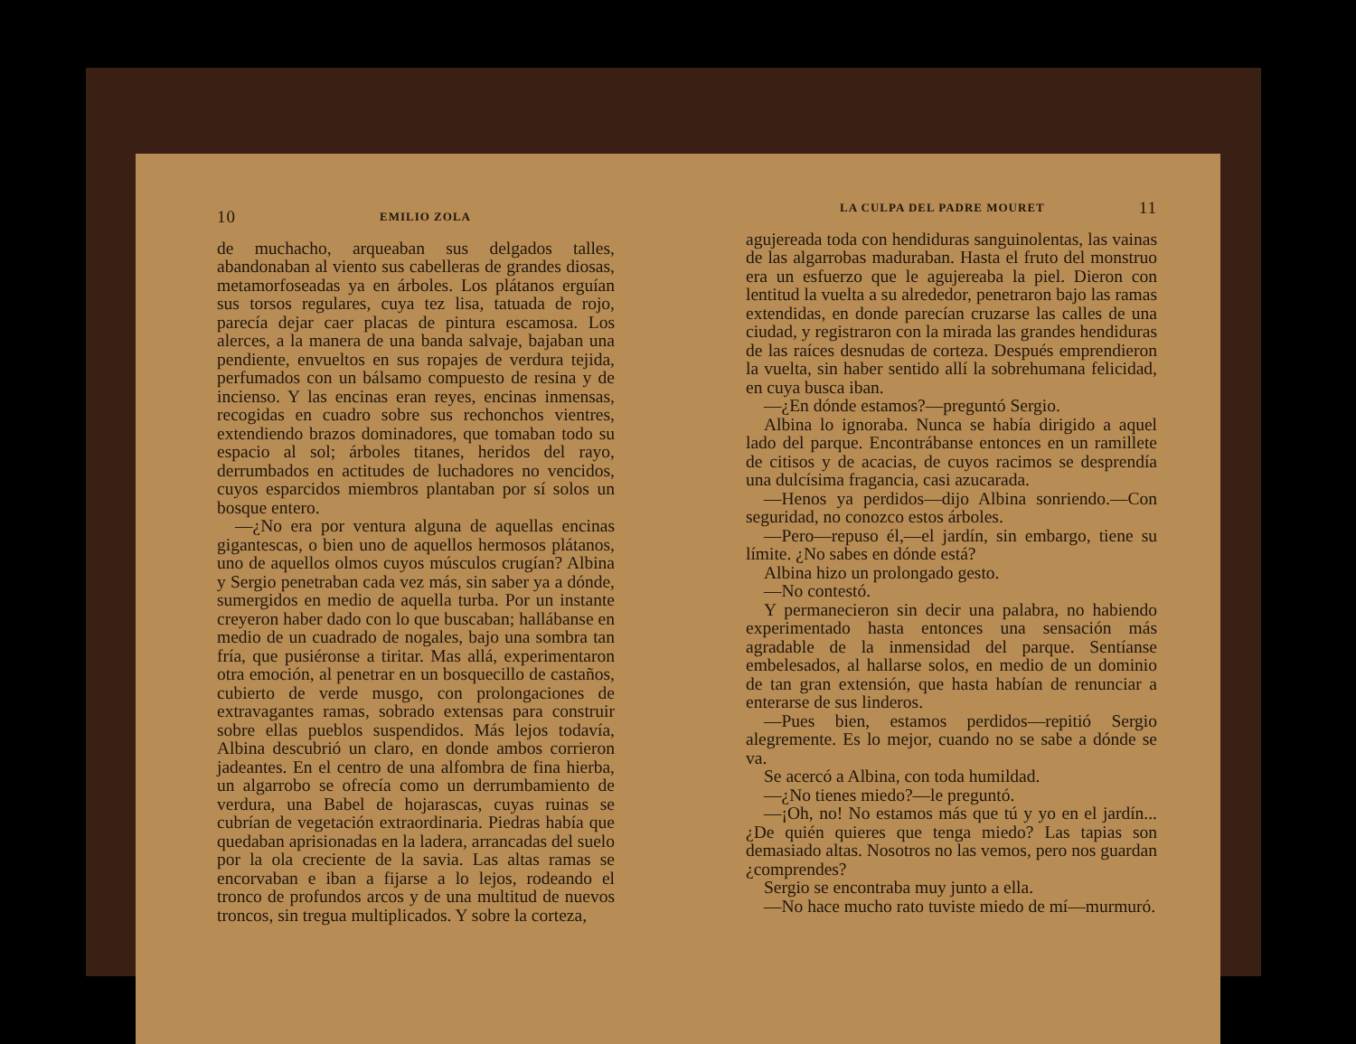10 EMILIO ZOLA
de muchacho, arqueaban sus delgados talles, abandonaban al viento sus cabelleras de grandes diosas, metamorfoseadas ya en árboles. Los plátanos erguían sus torsos regulares, cuya tez lisa, tatuada de rojo, parecía dejar caer placas de pintura escamosa. Los alerces, a la manera de una banda salvaje, bajaban una pendiente, envueltos en sus ropajes de verdura tejida, perfumados con un bálsamo compuesto de resina y de incienso. Y las encinas eran reyes, encinas inmensas, recogidas en cuadro sobre sus rechonchos vientres, extendiendo brazos dominadores, que tomaban todo su espacio al sol; árboles titanes, heridos del rayo, derrumbados en actitudes de luchadores no vencidos, cuyos esparcidos miembros plantaban por sí solos un bosque entero.
—¿No era por ventura alguna de aquellas encinas gigantescas, o bien uno de aquellos hermosos plátanos, uno de aquellos olmos cuyos músculos crugían? Albina y Sergio penetraban cada vez más, sin saber ya a dónde, sumergidos en medio de aquella turba. Por un instante creyeron haber dado con lo que buscaban; hallábanse en medio de un cuadrado de nogales, bajo una sombra tan fría, que pusiéronse a tiritar. Mas allá, experimentaron otra emoción, al penetrar en un bosquecillo de castaños, cubierto de verde musgo, con prolongaciones de extravagantes ramas, sobrado extensas para construir sobre ellas pueblos suspendidos. Más lejos todavía, Albina descubrió un claro, en donde ambos corrieron jadeantes. En el centro de una alfombra de fina hierba, un algarrobo se ofrecía como un derrumbamiento de verdura, una Babel de hojarascas, cuyas ruinas se cubrían de vegetación extraordinaria. Piedras había que quedaban aprisionadas en la ladera, arrancadas del suelo por la ola creciente de la savia. Las altas ramas se encorvaban e iban a fijarse a lo lejos, rodeando el tronco de profundos arcos y de una multitud de nuevos troncos, sin tregua multiplicados. Y sobre la corteza,
LA CULPA DEL PADRE MOURET 11
agujereada toda con hendiduras sanguinolentas, las vainas de las algarrobas maduraban. Hasta el fruto del monstruo era un esfuerzo que le agujereaba la piel. Dieron con lentitud la vuelta a su alrededor, penetraron bajo las ramas extendidas, en donde parecían cruzarse las calles de una ciudad, y registraron con la mirada las grandes hendiduras de las raíces desnudas de corteza. Después emprendieron la vuelta, sin haber sentido allí la sobrehumana felicidad, en cuya busca iban.
—¿En dónde estamos?—preguntó Sergio.
Albina lo ignoraba. Nunca se había dirigido a aquel lado del parque. Encontrábanse entonces en un ramillete de citisos y de acacias, de cuyos racimos se desprendía una dulcísima fragancia, casi azucarada.
—Henos ya perdidos—dijo Albina sonriendo.—Con seguridad, no conozco estos árboles.
—Pero—repuso él,—el jardín, sin embargo, tiene su límite. ¿No sabes en dónde está?
Albina hizo un prolongado gesto.
—No contestó.
Y permanecieron sin decir una palabra, no habiendo experimentado hasta entonces una sensación más agradable de la inmensidad del parque. Sentíanse embelesados, al hallarse solos, en medio de un dominio de tan gran extensión, que hasta habían de renunciar a enterarse de sus linderos.
—Pues bien, estamos perdidos—repitió Sergio alegremente. Es lo mejor, cuando no se sabe a dónde se va.
Se acercó a Albina, con toda humildad.
—¿No tienes miedo?—le preguntó.
—¡Oh, no! No estamos más que tú y yo en el jardín... ¿De quién quieres que tenga miedo? Las tapias son demasiado altas. Nosotros no las vemos, pero nos guardan ¿comprendes?
Sergio se encontraba muy junto a ella.
—No hace mucho rato tuviste miedo de mí—murmuró.